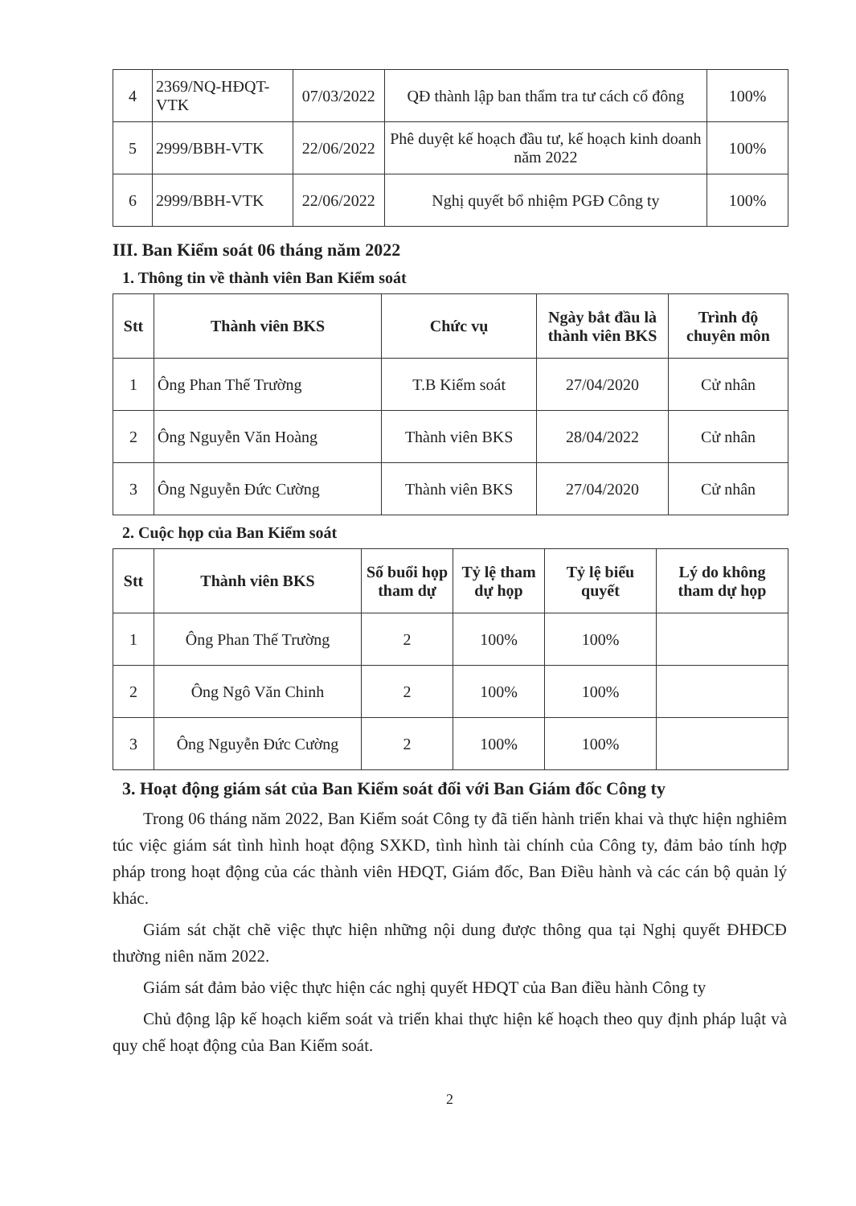| 4 | 2369/NQ-HĐQT-VTK | 07/03/2022 | QĐ thành lập ban thẩm tra tư cách cổ đông | 100% |
| 5 | 2999/BBH-VTK | 22/06/2022 | Phê duyệt kế hoạch đầu tư, kế hoạch kinh doanh năm 2022 | 100% |
| 6 | 2999/BBH-VTK | 22/06/2022 | Nghị quyết bổ nhiệm PGĐ Công ty | 100% |
III. Ban Kiểm soát 06 tháng năm 2022
1. Thông tin về thành viên Ban Kiểm soát
| Stt | Thành viên BKS | Chức vụ | Ngày bắt đầu là thành viên BKS | Trình độ chuyên môn |
| --- | --- | --- | --- | --- |
| 1 | Ông Phan Thế Trường | T.B Kiểm soát | 27/04/2020 | Cử nhân |
| 2 | Ông Nguyễn Văn Hoàng | Thành viên BKS | 28/04/2022 | Cử nhân |
| 3 | Ông Nguyễn Đức Cường | Thành viên BKS | 27/04/2020 | Cử nhân |
2. Cuộc họp của Ban Kiểm soát
| Stt | Thành viên BKS | Số buổi họp tham dự | Tỷ lệ tham dự họp | Tỷ lệ biểu quyết | Lý do không tham dự họp |
| --- | --- | --- | --- | --- | --- |
| 1 | Ông Phan Thế Trường | 2 | 100% | 100% | |
| 2 | Ông Ngô Văn Chinh | 2 | 100% | 100% | |
| 3 | Ông Nguyễn Đức Cường | 2 | 100% | 100% | |
3. Hoạt động giám sát của Ban Kiểm soát đối với Ban Giám đốc Công ty
Trong 06 tháng năm 2022, Ban Kiểm soát Công ty đã tiến hành triển khai và thực hiện nghiêm túc việc giám sát tình hình hoạt động SXKD, tình hình tài chính của Công ty, đảm bảo tính hợp pháp trong hoạt động của các thành viên HĐQT, Giám đốc, Ban Điều hành và các cán bộ quản lý khác.
Giám sát chặt chẽ việc thực hiện những nội dung được thông qua tại Nghị quyết ĐHĐCĐ thường niên năm 2022.
Giám sát đảm bảo việc thực hiện các nghị quyết HĐQT của Ban điều hành Công ty
Chủ động lập kế hoạch kiểm soát và triển khai thực hiện kế hoạch theo quy định pháp luật và quy chế hoạt động của Ban Kiểm soát.
2